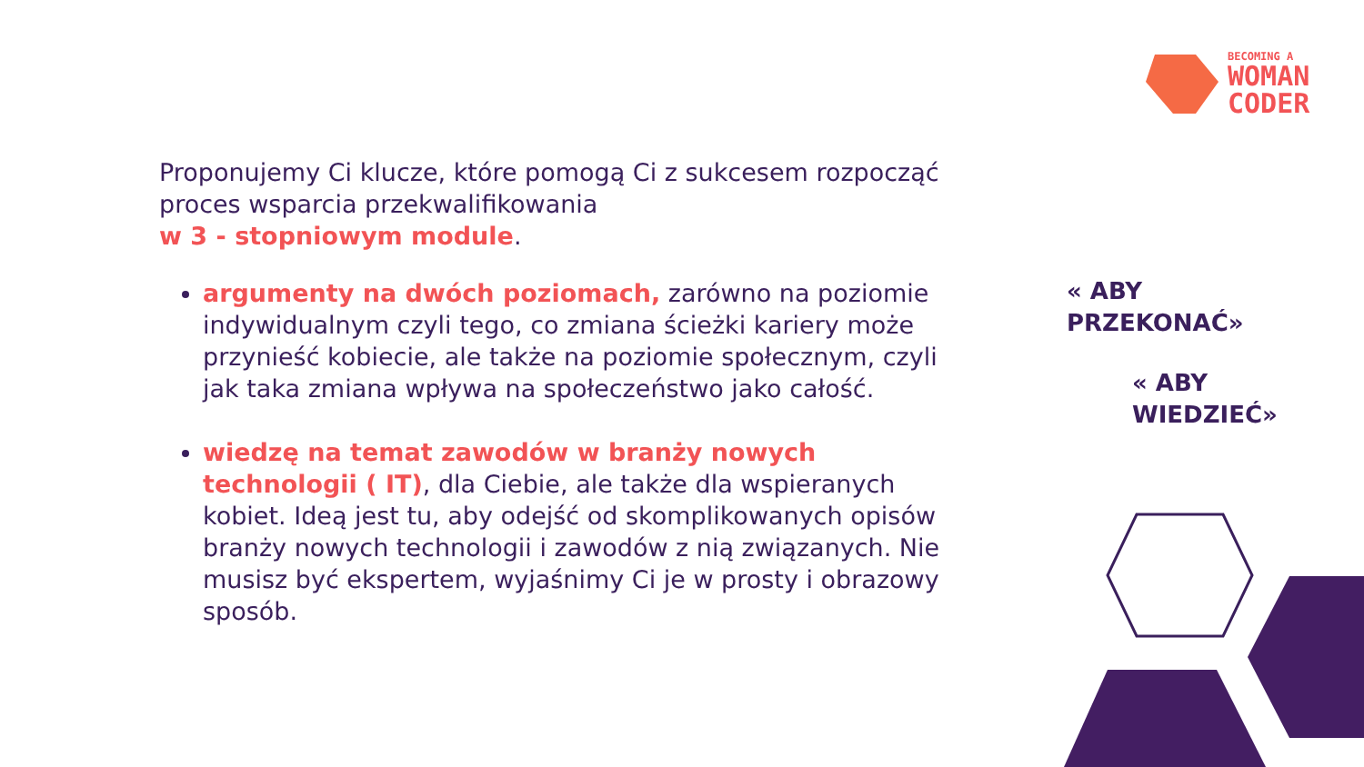BECOMING A
WOMAN
CODER
Proponujemy Ci klucze, które pomogą Ci z sukcesem rozpocząć proces wsparcia przekwalifikowania
w 3 - stopniowym module.
argumenty na dwóch poziomach, zarówno na poziomie indywidualnym czyli tego, co zmiana ścieżki kariery może przynieść kobiecie, ale także na poziomie społecznym, czyli jak taka zmiana wpływa na społeczeństwo jako całość.
wiedzę na temat zawodów w branży nowych technologii ( IT), dla Ciebie, ale także dla wspieranych kobiet. Ideą jest tu, aby odejść od skomplikowanych opisów branży nowych technologii i zawodów z nią związanych. Nie musisz być ekspertem, wyjaśnimy Ci je w prosty i obrazowy sposób.
« ABY
PRZEKONAĆ»
« ABY
WIEDZIEĆ»